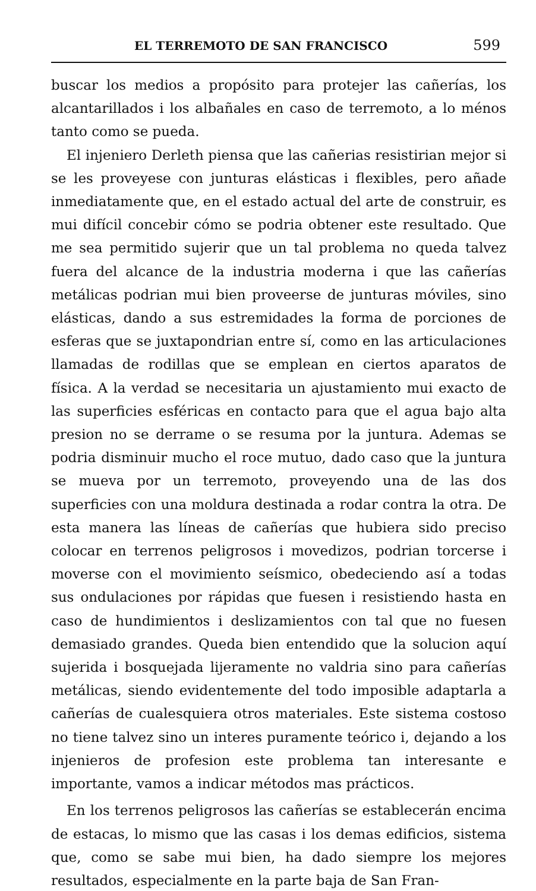EL TERREMOTO DE SAN FRANCISCO 599
buscar los medios a propósito para protejer las cañerías, los alcantarillados i los albañales en caso de terremoto, a lo ménos tanto como se pueda.
El injeniero Derleth piensa que las cañerias resistirian mejor si se les proveyese con junturas elásticas i flexibles, pero añade inmediatamente que, en el estado actual del arte de construir, es mui difícil concebir cómo se podria obtener este resultado. Que me sea permitido sujerir que un tal problema no queda talvez fuera del alcance de la industria moderna i que las cañerías metálicas podrian mui bien proveerse de junturas móviles, sino elásticas, dando a sus estremidades la forma de porciones de esferas que se juxtapondrian entre sí, como en las articulaciones llamadas de rodillas que se emplean en ciertos aparatos de física. A la verdad se necesitaria un ajustamiento mui exacto de las superficies esféricas en contacto para que el agua bajo alta presion no se derrame o se resuma por la juntura. Ademas se podria disminuir mucho el roce mutuo, dado caso que la juntura se mueva por un terremoto, proveyendo una de las dos superficies con una moldura destinada a rodar contra la otra. De esta manera las líneas de cañerías que hubiera sido preciso colocar en terrenos peligrosos i movedizos, podrian torcerse i moverse con el movimiento seísmico, obedeciendo así a todas sus ondulaciones por rápidas que fuesen i resistiendo hasta en caso de hundimientos i deslizamientos con tal que no fuesen demasiado grandes. Queda bien entendido que la solucion aquí sujerida i bosquejada lijeramente no valdria sino para cañerías metálicas, siendo evidentemente del todo imposible adaptarla a cañerías de cualesquiera otros materiales. Este sistema costoso no tiene talvez sino un interes puramente teórico i, dejando a los injenieros de profesion este problema tan interesante e importante, vamos a indicar métodos mas prácticos.
En los terrenos peligrosos las cañerías se establecerán encima de estacas, lo mismo que las casas i los demas edificios, sistema que, como se sabe mui bien, ha dado siempre los mejores resultados, especialmente en la parte baja de San Fran-